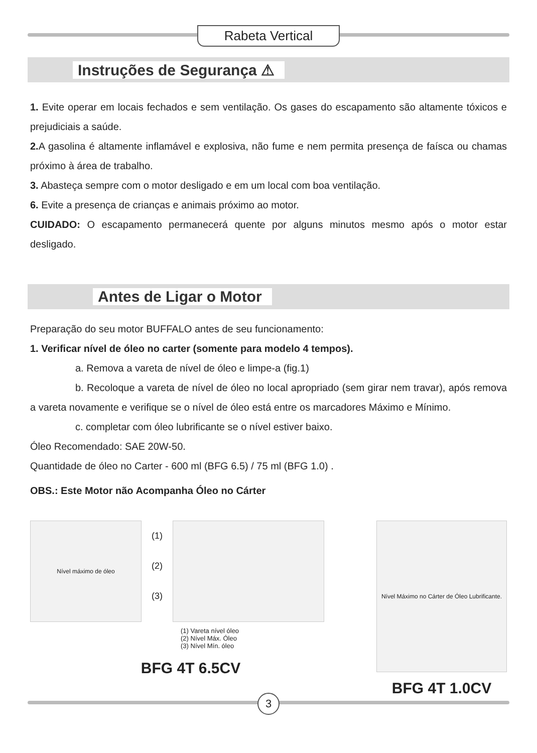Rabeta Vertical
Instruções de Segurança ⚠
1. Evite operar em locais fechados e sem ventilação. Os gases do escapamento são altamente tóxicos e prejudiciais a saúde.
2. A gasolina é altamente inflamável e explosiva, não fume e nem permita presença de faísca ou chamas próximo à área de trabalho.
3. Abasteça sempre com o motor desligado e em um local com boa ventilação.
6. Evite a presença de crianças e animais próximo ao motor.
CUIDADO: O escapamento permanecerá quente por alguns minutos mesmo após o motor estar desligado.
Antes de Ligar o Motor
Preparação do seu motor BUFFALO antes de seu funcionamento:
1. Verificar nível de óleo no carter (somente para modelo 4 tempos).
a. Remova a vareta de nível de óleo e limpe-a (fig.1)
b. Recoloque a vareta de nível de óleo no local apropriado (sem girar nem travar), após remova a vareta novamente e verifique se o nível de óleo está entre os marcadores Máximo e Mínimo.
c. completar com óleo lubrificante se o nível estiver baixo.
Óleo Recomendado: SAE 20W-50.
Quantidade de óleo no Carter - 600 ml (BFG 6.5) / 75 ml (BFG 1.0) .
OBS.: Este Motor não Acompanha Óleo no Cárter
Nível máximo de óleo
(1)
(2)
(3)
(1) Vareta nível óleo
(2) Nível Máx. Óleo
(3) Nível Mín. óleo
BFG 4T 6.5CV
Nível Máximo no Cárter de Óleo Lubrificante.
BFG 4T 1.0CV
3